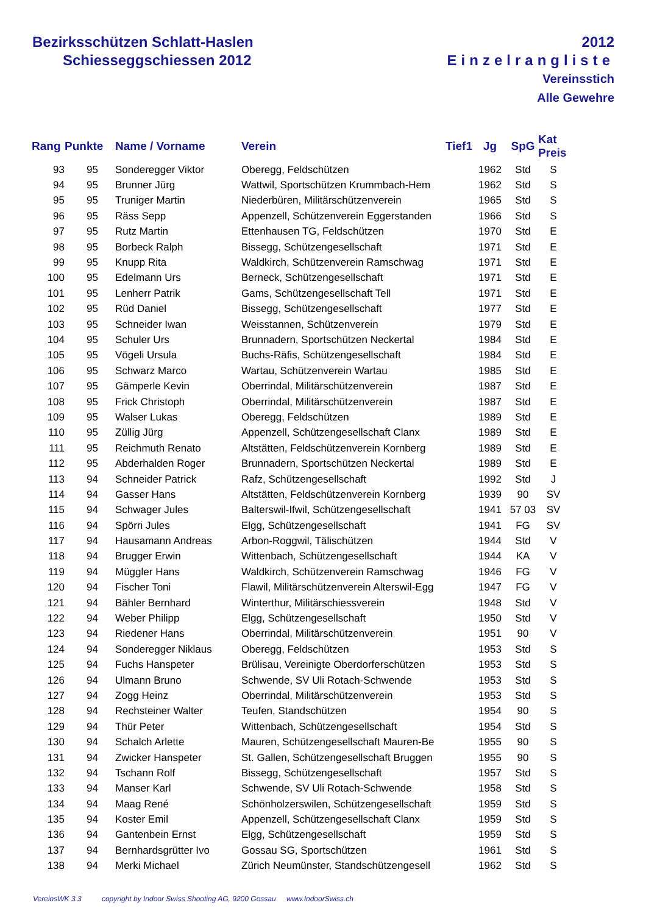Bezirksschützen Schlatt-Haslen
Schiesseggschiessen 2012
2012
Einzelrangliste
Vereinsstich
Alle Gewehre
| Rang | Punkte | Name / Vorname | Verein | Tief1 | Jg | SpG | Kat Preis |
| --- | --- | --- | --- | --- | --- | --- | --- |
| 93 | 95 | Sonderegger Viktor | Oberegg, Feldschützen | | 1962 | Std | S |
| 94 | 95 | Brunner Jürg | Wattwil, Sportschützen Krummbach-Hem | | 1962 | Std | S |
| 95 | 95 | Truniger Martin | Niederbüren, Militärschützenverein | | 1965 | Std | S |
| 96 | 95 | Räss Sepp | Appenzell, Schützenverein Eggerstanden | | 1966 | Std | S |
| 97 | 95 | Rutz Martin | Ettenhausen TG, Feldschützen | | 1970 | Std | E |
| 98 | 95 | Borbeck Ralph | Bissegg, Schützengesellschaft | | 1971 | Std | E |
| 99 | 95 | Knupp Rita | Waldkirch, Schützenverein Ramschwag | | 1971 | Std | E |
| 100 | 95 | Edelmann Urs | Berneck, Schützengesellschaft | | 1971 | Std | E |
| 101 | 95 | Lenherr Patrik | Gams, Schützengesellschaft Tell | | 1971 | Std | E |
| 102 | 95 | Rüd Daniel | Bissegg, Schützengesellschaft | | 1977 | Std | E |
| 103 | 95 | Schneider Iwan | Weisstannen, Schützenverein | | 1979 | Std | E |
| 104 | 95 | Schuler Urs | Brunnadern, Sportschützen Neckertal | | 1984 | Std | E |
| 105 | 95 | Vögeli Ursula | Buchs-Räfis, Schützengesellschaft | | 1984 | Std | E |
| 106 | 95 | Schwarz Marco | Wartau, Schützenverein Wartau | | 1985 | Std | E |
| 107 | 95 | Gämperle Kevin | Oberrindal, Militärschützenverein | | 1987 | Std | E |
| 108 | 95 | Frick Christoph | Oberrindal, Militärschützenverein | | 1987 | Std | E |
| 109 | 95 | Walser Lukas | Oberegg, Feldschützen | | 1989 | Std | E |
| 110 | 95 | Züllig Jürg | Appenzell, Schützengesellschaft Clanx | | 1989 | Std | E |
| 111 | 95 | Reichmuth Renato | Altstätten, Feldschützenverein Kornberg | | 1989 | Std | E |
| 112 | 95 | Abderhalden Roger | Brunnadern, Sportschützen Neckertal | | 1989 | Std | E |
| 113 | 94 | Schneider Patrick | Rafz, Schützengesellschaft | | 1992 | Std | J |
| 114 | 94 | Gasser Hans | Altstätten, Feldschützenverein Kornberg | | 1939 | 90 | SV |
| 115 | 94 | Schwager Jules | Balterswil-Ifwil, Schützengesellschaft | | 1941 | 57 03 | SV |
| 116 | 94 | Spörri Jules | Elgg, Schützengesellschaft | | 1941 | FG | SV |
| 117 | 94 | Hausamann Andreas | Arbon-Roggwil, Tälischützen | | 1944 | Std | V |
| 118 | 94 | Brugger Erwin | Wittenbach, Schützengesellschaft | | 1944 | KA | V |
| 119 | 94 | Müggler Hans | Waldkirch, Schützenverein Ramschwag | | 1946 | FG | V |
| 120 | 94 | Fischer Toni | Flawil, Militärschützenverein Alterswil-Egg | | 1947 | FG | V |
| 121 | 94 | Bähler Bernhard | Winterthur, Militärschiessverein | | 1948 | Std | V |
| 122 | 94 | Weber Philipp | Elgg, Schützengesellschaft | | 1950 | Std | V |
| 123 | 94 | Riedener Hans | Oberrindal, Militärschützenverein | | 1951 | 90 | V |
| 124 | 94 | Sonderegger Niklaus | Oberegg, Feldschützen | | 1953 | Std | S |
| 125 | 94 | Fuchs Hanspeter | Brülisau, Vereinigte Oberdorferschützen | | 1953 | Std | S |
| 126 | 94 | Ulmann Bruno | Schwende, SV Uli Rotach-Schwende | | 1953 | Std | S |
| 127 | 94 | Zogg Heinz | Oberrindal, Militärschützenverein | | 1953 | Std | S |
| 128 | 94 | Rechsteiner Walter | Teufen, Standschützen | | 1954 | 90 | S |
| 129 | 94 | Thür Peter | Wittenbach, Schützengesellschaft | | 1954 | Std | S |
| 130 | 94 | Schalch Arlette | Mauren, Schützengesellschaft Mauren-Be | | 1955 | 90 | S |
| 131 | 94 | Zwicker Hanspeter | St. Gallen, Schützengesellschaft Bruggen | | 1955 | 90 | S |
| 132 | 94 | Tschann Rolf | Bissegg, Schützengesellschaft | | 1957 | Std | S |
| 133 | 94 | Manser Karl | Schwende, SV Uli Rotach-Schwende | | 1958 | Std | S |
| 134 | 94 | Maag René | Schönholzerswilen, Schützengesellschaft | | 1959 | Std | S |
| 135 | 94 | Koster Emil | Appenzell, Schützengesellschaft Clanx | | 1959 | Std | S |
| 136 | 94 | Gantenbein Ernst | Elgg, Schützengesellschaft | | 1959 | Std | S |
| 137 | 94 | Bernhardsgrütter Ivo | Gossau SG, Sportschützen | | 1961 | Std | S |
| 138 | 94 | Merki Michael | Zürich Neumünster, Standschützengesell | | 1962 | Std | S |
VereinsWK 3.3 copyright by Indoor Swiss Shooting AG, 9200 Gossau www.IndoorSwiss.ch